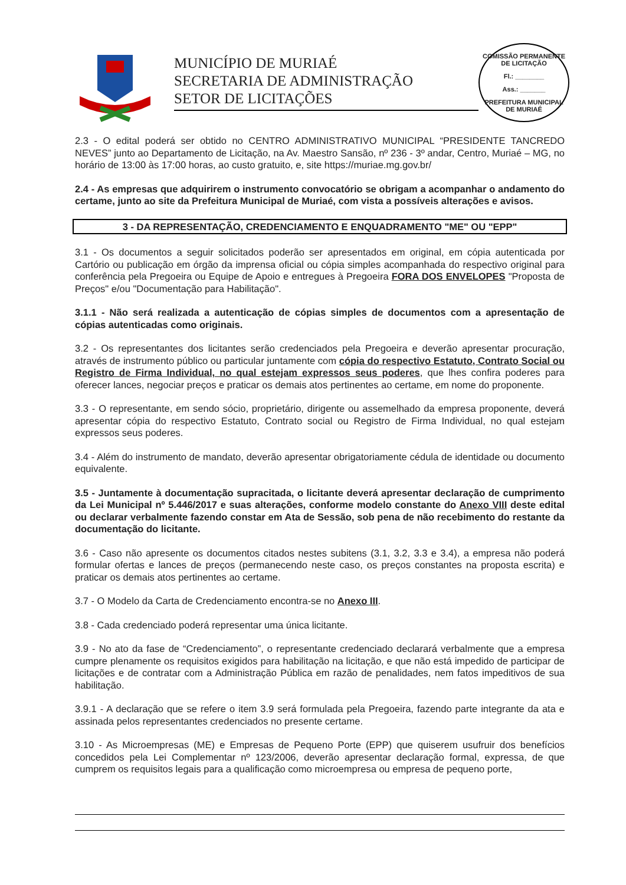MUNICÍPIO DE MURIAÉ
SECRETARIA DE ADMINISTRAÇÃO
SETOR DE LICITAÇÕES
COMISSÃO PERMANENTE DE LICITAÇÃO
Fl.: ________
Ass.: _______
PREFEITURA MUNICIPAL DE MURIAÉ
2.3 - O edital poderá ser obtido no CENTRO ADMINISTRATIVO MUNICIPAL “PRESIDENTE TANCREDO NEVES” junto ao Departamento de Licitação, na Av. Maestro Sansão, nº 236 - 3º andar, Centro, Muriaé – MG, no horário de 13:00 às 17:00 horas, ao custo gratuito, e, site https://muriae.mg.gov.br/
2.4 - As empresas que adquirirem o instrumento convocatório se obrigam a acompanhar o andamento do certame, junto ao site da Prefeitura Municipal de Muriaé, com vista a possíveis alterações e avisos.
3 - DA REPRESENTAÇÃO, CREDENCIAMENTO E ENQUADRAMENTO "ME" OU "EPP"
3.1 - Os documentos a seguir solicitados poderão ser apresentados em original, em cópia autenticada por Cartório ou publicação em órgão da imprensa oficial ou cópia simples acompanhada do respectivo original para conferência pela Pregoeira ou Equipe de Apoio e entregues à Pregoeira FORA DOS ENVELOPES "Proposta de Preços" e/ou "Documentação para Habilitação".
3.1.1 - Não será realizada a autenticação de cópias simples de documentos com a apresentação de cópias autenticadas como originais.
3.2 - Os representantes dos licitantes serão credenciados pela Pregoeira e deverão apresentar procuração, através de instrumento público ou particular juntamente com cópia do respectivo Estatuto, Contrato Social ou Registro de Firma Individual, no qual estejam expressos seus poderes, que lhes confira poderes para oferecer lances, negociar preços e praticar os demais atos pertinentes ao certame, em nome do proponente.
3.3 - O representante, em sendo sócio, proprietário, dirigente ou assemelhado da empresa proponente, deverá apresentar cópia do respectivo Estatuto, Contrato social ou Registro de Firma Individual, no qual estejam expressos seus poderes.
3.4 - Além do instrumento de mandato, deverão apresentar obrigatoriamente cédula de identidade ou documento equivalente.
3.5 - Juntamente à documentação supracitada, o licitante deverá apresentar declaração de cumprimento da Lei Municipal nº 5.446/2017 e suas alterações, conforme modelo constante do Anexo VIII deste edital ou declarar verbalmente fazendo constar em Ata de Sessão, sob pena de não recebimento do restante da documentação do licitante.
3.6 - Caso não apresente os documentos citados nestes subitens (3.1, 3.2, 3.3 e 3.4), a empresa não poderá formular ofertas e lances de preços (permanecendo neste caso, os preços constantes na proposta escrita) e praticar os demais atos pertinentes ao certame.
3.7 - O Modelo da Carta de Credenciamento encontra-se no Anexo III.
3.8 - Cada credenciado poderá representar uma única licitante.
3.9 - No ato da fase de “Credenciamento”, o representante credenciado declarará verbalmente que a empresa cumpre plenamente os requisitos exigidos para habilitação na licitação, e que não está impedido de participar de licitações e de contratar com a Administração Pública em razão de penalidades, nem fatos impeditivos de sua habilitação.
3.9.1 - A declaração que se refere o item 3.9 será formulada pela Pregoeira, fazendo parte integrante da ata e assinada pelos representantes credenciados no presente certame.
3.10 - As Microempresas (ME) e Empresas de Pequeno Porte (EPP) que quiserem usufruir dos benefícios concedidos pela Lei Complementar nº 123/2006, deverão apresentar declaração formal, expressa, de que cumprem os requisitos legais para a qualificação como microempresa ou empresa de pequeno porte,